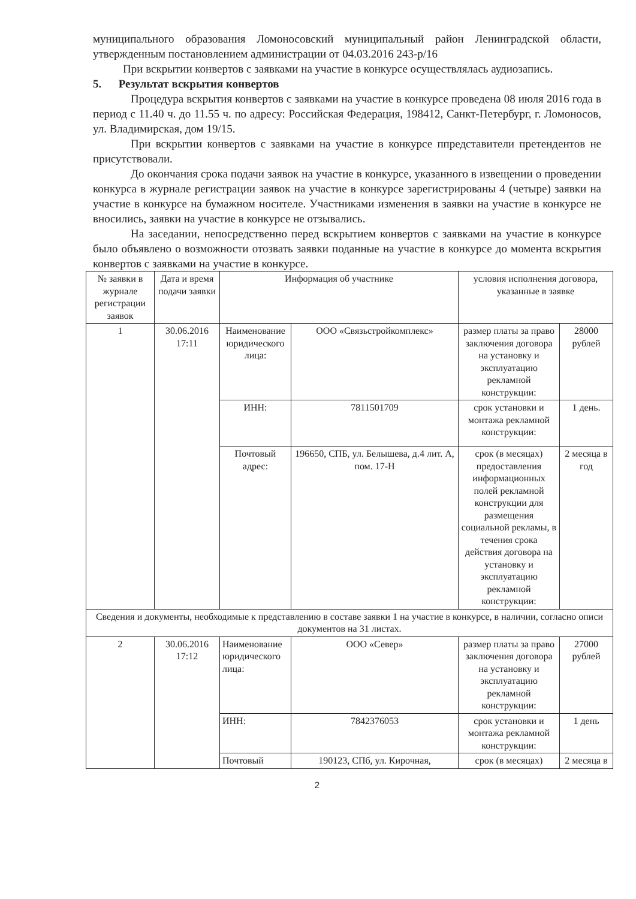муниципального образования Ломоносовский муниципальный район Ленинградской области, утвержденным постановлением администрации от 04.03.2016 243-р/16
При вскрытии конвертов с заявками на участие в конкурсе осуществлялась аудиозапись.
5. Результат вскрытия конвертов
Процедура вскрытия конвертов с заявками на участие в конкурсе проведена 08 июля 2016 года в период с 11.40 ч. до 11.55 ч. по адресу: Российская Федерация, 198412, Санкт-Петербург, г. Ломоносов, ул. Владимирская, дом 19/15.
При вскрытии конвертов с заявками на участие в конкурсе ппредставители претендентов не присутствовали.
До окончания срока подачи заявок на участие в конкурсе, указанного в извещении о проведении конкурса в журнале регистрации заявок на участие в конкурсе зарегистрированы 4 (четыре) заявки на участие в конкурсе на бумажном носителе. Участниками изменения в заявки на участие в конкурсе не вносились, заявки на участие в конкурсе не отзывались.
На заседании, непосредственно перед вскрытием конвертов с заявками на участие в конкурсе было объявлено о возможности отозвать заявки поданные на участие в конкурсе до момента вскрытия конвертов с заявками на участие в конкурсе.
| № заявки в журнале регистрации заявок | Дата и время подачи заявки | Информация об участнике | | условия исполнения договора, указанные в заявке | |
| --- | --- | --- | --- | --- | --- |
| 1 | 30.06.2016 17:11 | Наименование юридического лица: | ООО «Связьстройкомплекс» | размер платы за право заключения договора на установку и эксплуатацию рекламной конструкции: | 28000 рублей |
| | | ИНН: | 7811501709 | срок установки и монтажа рекламной конструкции: | 1 день. |
| | | Почтовый адрес: | 196650, СПБ, ул. Белышева, д.4 лит. А, пом. 17-Н | срок (в месяцах) предоставления информационных полей рекламной конструкции для размещения социальной рекламы, в течения срока действия договора на установку и эксплуатацию рекламной конструкции: | 2 месяца в год |
| Сведения и документы, необходимые к представлению в составе заявки 1 на участие в конкурсе, в наличии, согласно описи документов на 31 листах. | | | | | |
| 2 | 30.06.2016 17:12 | Наименование юридического лица: | ООО «Север» | размер платы за право заключения договора на установку и эксплуатацию рекламной конструкции: | 27000 рублей |
| | | ИНН: | 7842376053 | срок установки и монтажа рекламной конструкции: | 1 день |
| | | Почтовый | 190123, СПб, ул. Кирочная, | срок (в месяцах) | 2 месяца в |
2